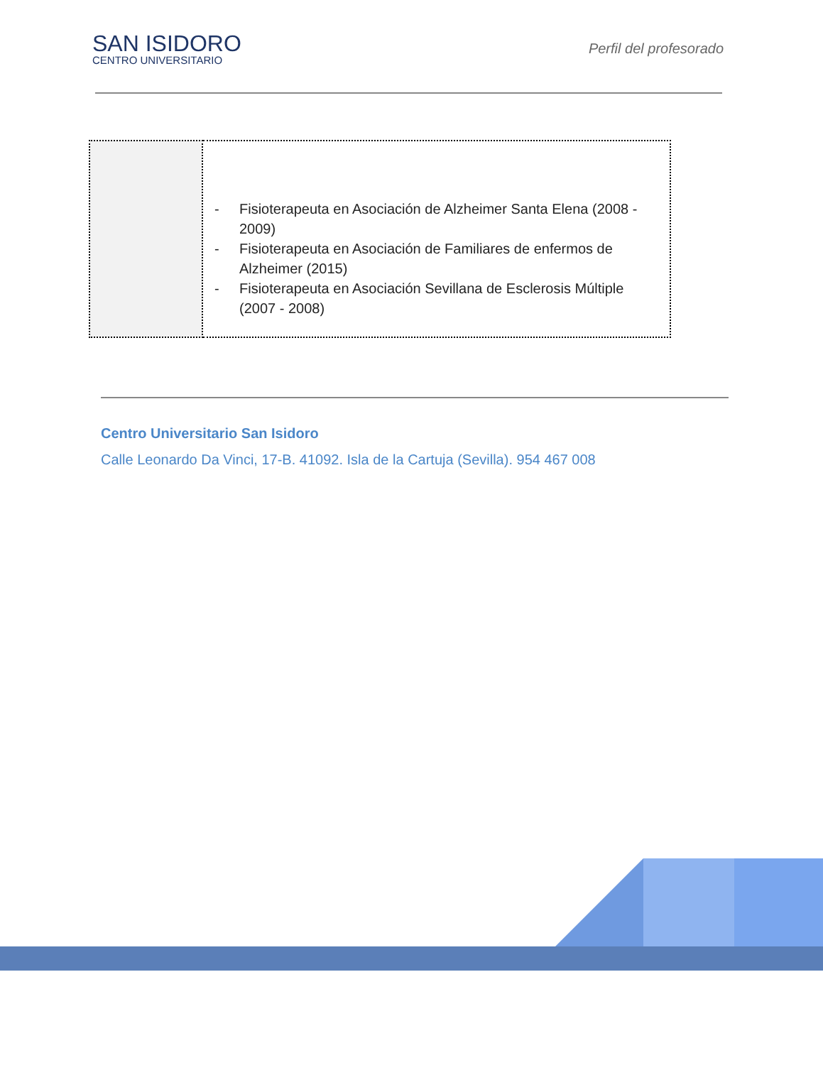SAN ISIDORO
CENTRO UNIVERSITARIO
Perfil del profesorado
| | - Fisioterapeuta en Asociación de Alzheimer Santa Elena (2008 - 2009) - Fisioterapeuta en Asociación de Familiares de enfermos de Alzheimer (2015) - Fisioterapeuta en Asociación Sevillana de Esclerosis Múltiple (2007 - 2008) |
Centro Universitario San Isidoro
Calle Leonardo Da Vinci, 17-B. 41092. Isla de la Cartuja (Sevilla). 954 467 008